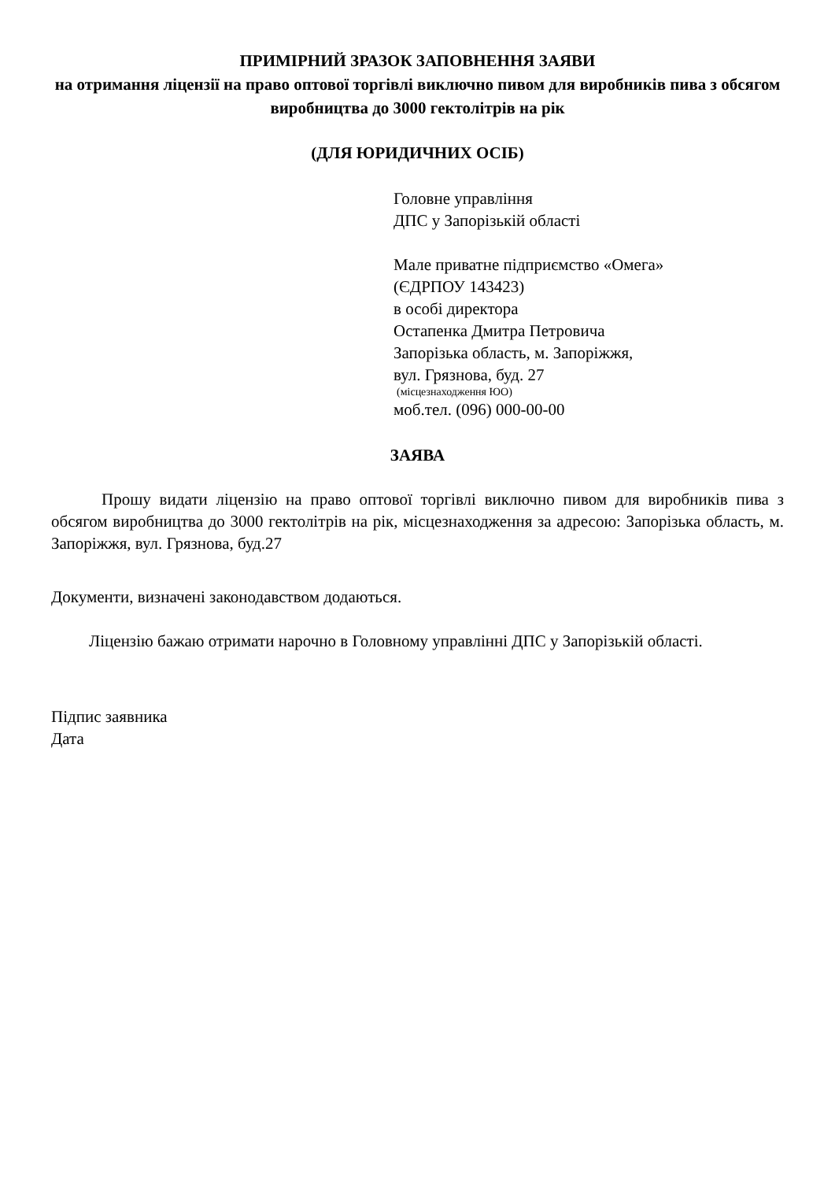ПРИМІРНИЙ ЗРАЗОК ЗАПОВНЕННЯ ЗАЯВИ
на отримання ліцензії на право оптової торгівлі виключно пивом для виробників пива з обсягом виробництва до 3000 гектолітрів на рік
(ДЛЯ ЮРИДИЧНИХ ОСІБ)
Головне управління
ДПС у Запорізькій області
Мале приватне підприємство «Омега»
(ЄДРПОУ 143423)
в особі директора
Остапенка Дмитра Петровича
Запорізька область, м. Запоріжжя,
вул. Грязнова, буд. 27
(місцезнаходження ЮО)
моб.тел. (096) 000-00-00
ЗАЯВА
Прошу видати ліцензію на право оптової торгівлі виключно пивом для виробників пива з обсягом виробництва до 3000 гектолітрів на рік, місцезнаходження за адресою: Запорізька область, м. Запоріжжя, вул. Грязнова, буд.27
Документи, визначені законодавством додаються.
Ліцензію бажаю отримати нарочно в Головному управлінні ДПС у Запорізькій області.
Підпис заявника
Дата